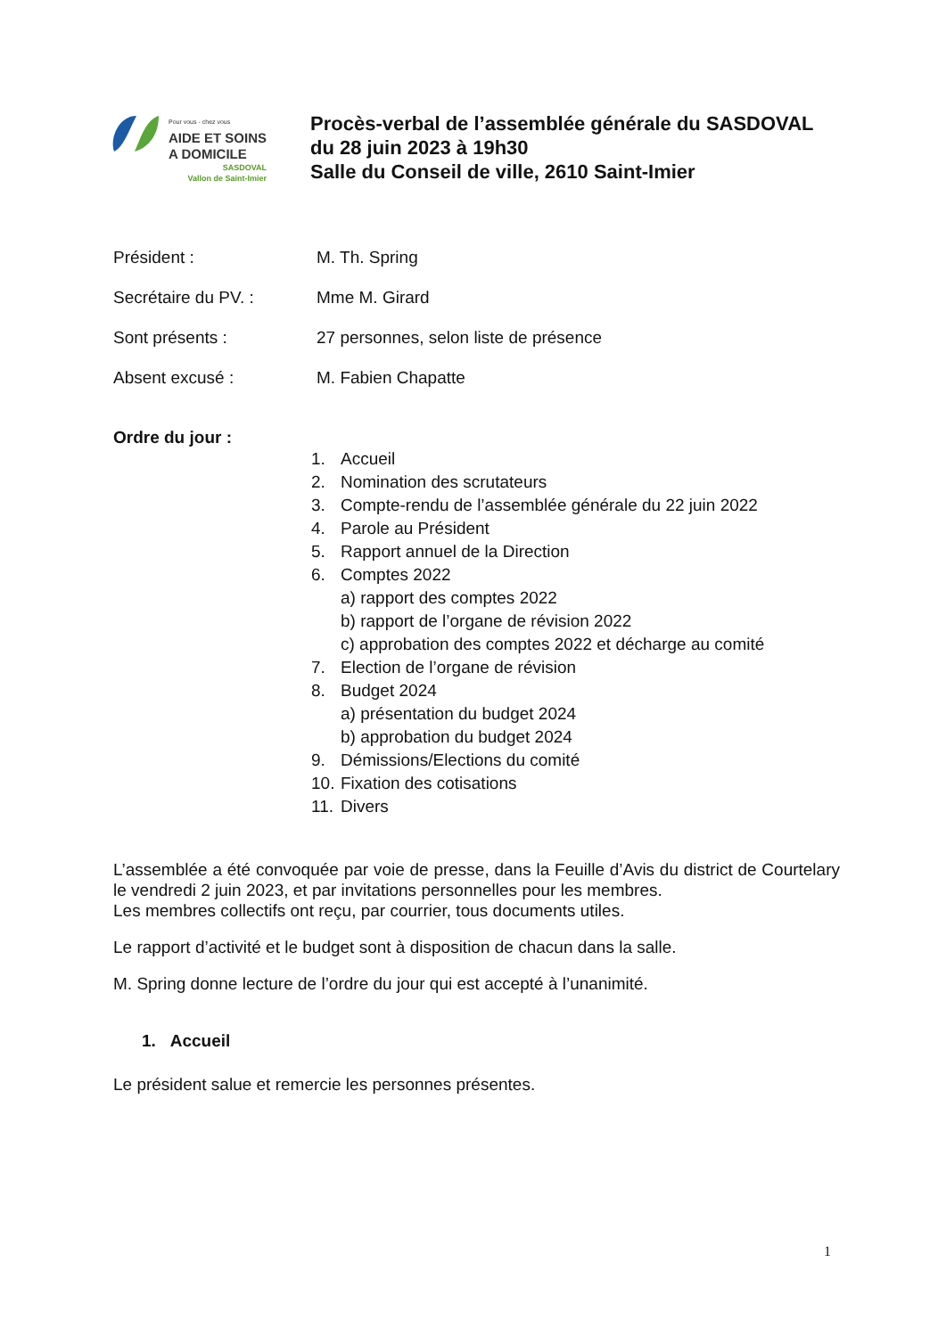Pour vous - chez vous
AIDE ET SOINS
A DOMICILE
SASDOVAL
Vallon de Saint-Imier
Procès-verbal de l’assemblée générale du SASDOVAL
du 28 juin 2023 à 19h30
Salle du Conseil de ville, 2610 Saint-Imier
Président : M. Th. Spring
Secrétaire du PV. : Mme M. Girard
Sont présents : 27 personnes, selon liste de présence
Absent excusé : M. Fabien Chapatte
Ordre du jour :
1. Accueil
2. Nomination des scrutateurs
3. Compte-rendu de l’assemblée générale du 22 juin 2022
4. Parole au Président
5. Rapport annuel de la Direction
6. Comptes 2022
a) rapport des comptes 2022
b) rapport de l’organe de révision 2022
c) approbation des comptes 2022 et décharge au comité
7. Election de l’organe de révision
8. Budget 2024
a) présentation du budget 2024
b) approbation du budget 2024
9. Démissions/Elections du comité
10. Fixation des cotisations
11. Divers
L’assemblée a été convoquée par voie de presse, dans la Feuille d’Avis du district de Courtelary le vendredi 2 juin 2023, et par invitations personnelles pour les membres.
Les membres collectifs ont reçu, par courrier, tous documents utiles.
Le rapport d’activité et le budget sont à disposition de chacun dans la salle.
M. Spring donne lecture de l’ordre du jour qui est accepté à l’unanimité.
1. Accueil
Le président salue et remercie les personnes présentes.
1